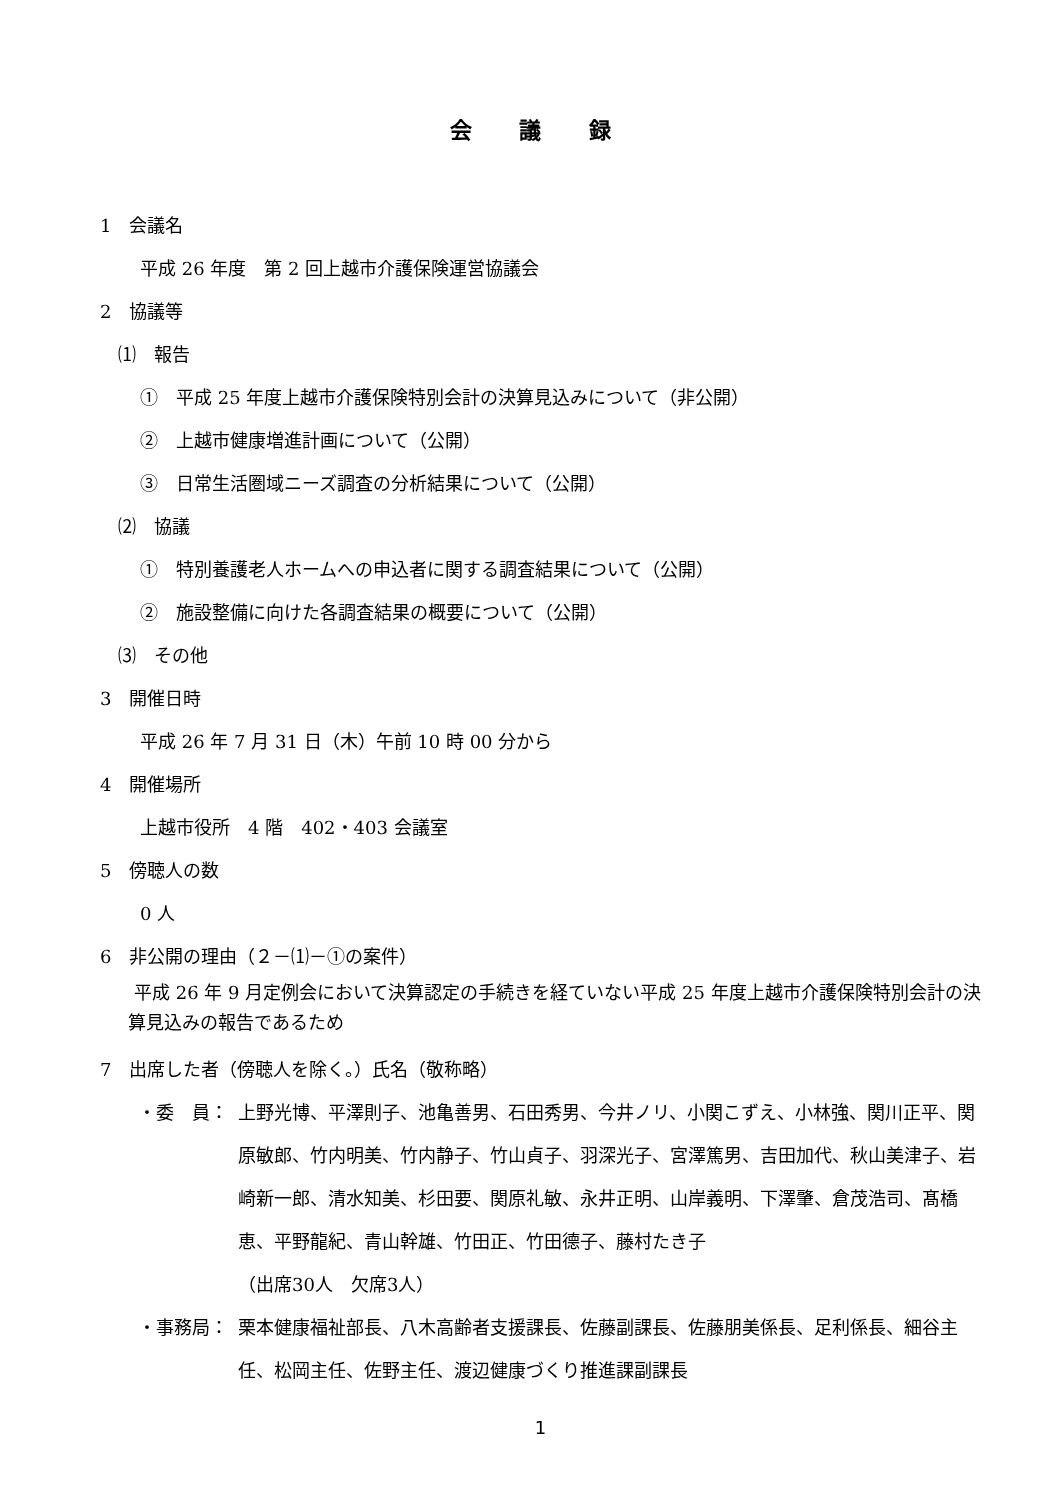会 議 録
1　会議名
平成 26 年度　第 2 回上越市介護保険運営協議会
2　協議等
⑴　報告
①　平成 25 年度上越市介護保険特別会計の決算見込みについて（非公開）
②　上越市健康増進計画について（公開）
③　日常生活圏域ニーズ調査の分析結果について（公開）
⑵　協議
①　特別養護老人ホームへの申込者に関する調査結果について（公開）
②　施設整備に向けた各調査結果の概要について（公開）
⑶　その他
3　開催日時
平成 26 年 7 月 31 日（木）午前 10 時 00 分から
4　開催場所
上越市役所　4 階　402・403 会議室
5　傍聴人の数
0 人
6　非公開の理由（２－⑴－①の案件）
平成 26 年 9 月定例会において決算認定の手続きを経ていない平成 25 年度上越市介護保険特別会計の決算見込みの報告であるため
7　出席した者（傍聴人を除く。）氏名（敬称略）
・委　員： 上野光博、平澤則子、池亀善男、石田秀男、今井ノリ、小関こずえ、小林強、関川正平、関原敏郎、竹内明美、竹内静子、竹山貞子、羽深光子、宮澤篤男、吉田加代、秋山美津子、岩崎新一郎、清水知美、杉田要、関原礼敏、永井正明、山岸義明、下澤肇、倉茂浩司、髙橋恵、平野龍紀、青山幹雄、竹田正、竹田德子、藤村たき子
（出席30人　欠席3人）
・事務局： 栗本健康福祉部長、八木高齢者支援課長、佐藤副課長、佐藤朋美係長、足利係長、細谷主任、松岡主任、佐野主任、渡辺健康づくり推進課副課長
1